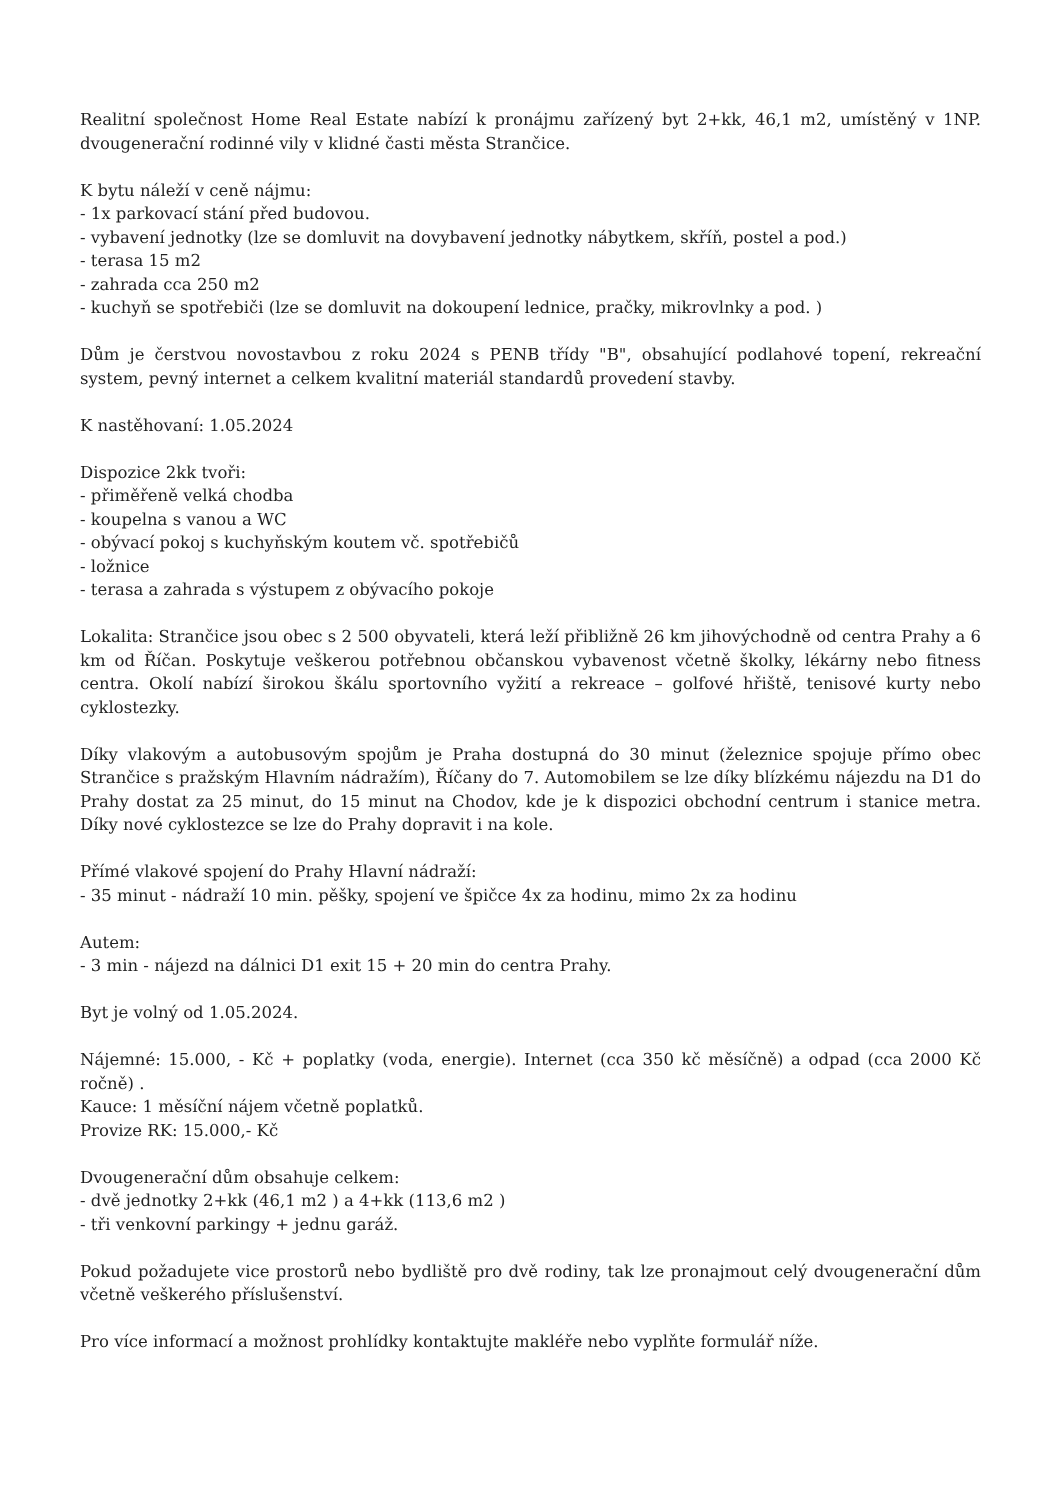Realitní společnost Home Real Estate nabízí k pronájmu zařízený byt 2+kk, 46,1 m2, umístěný v 1NP. dvougenerační rodinné vily v klidné časti města Strančice.
K bytu náleží v ceně nájmu:
- 1x parkovací stání před budovou.
- vybavení jednotky (lze se domluvit na dovybavení jednotky nábytkem, skříň, postel a pod.)
- terasa 15 m2
- zahrada cca 250 m2
- kuchyň se spotřebiči (lze se domluvit na dokoupení lednice, pračky, mikrovlnky a pod. )
Dům je čerstvou novostavbou z roku 2024 s PENB třídy "B", obsahující podlahové topení, rekreační system, pevný internet a celkem kvalitní materiál standardů provedení stavby.
K nastěhovaní: 1.05.2024
Dispozice 2kk tvoři:
- přiměřeně velká chodba
- koupelna s vanou a WC
- obývací pokoj s kuchyňským koutem vč. spotřebičů
- ložnice
- terasa a zahrada s výstupem z obývacího pokoje
Lokalita: Strančice jsou obec s 2 500 obyvateli, která leží přibližně 26 km jihovýchodně od centra Prahy a 6 km od Říčan. Poskytuje veškerou potřebnou občanskou vybavenost včetně školky, lékárny nebo fitness centra. Okolí nabízí širokou škálu sportovního vyžití a rekreace – golfové hřiště, tenisové kurty nebo cyklostezky.
Díky vlakovým a autobusovým spojům je Praha dostupná do 30 minut (železnice spojuje přímo obec Strančice s pražským Hlavním nádražím), Říčany do 7. Automobilem se lze díky blízkému nájezdu na D1 do Prahy dostat za 25 minut, do 15 minut na Chodov, kde je k dispozici obchodní centrum i stanice metra. Díky nové cyklostezce se lze do Prahy dopravit i na kole.
Přímé vlakové spojení do Prahy Hlavní nádraží:
- 35 minut - nádraží 10 min. pěšky, spojení ve špičce 4x za hodinu, mimo 2x za hodinu
Autem:
- 3 min - nájezd na dálnici D1 exit 15 + 20 min do centra Prahy.
Byt je volný od 1.05.2024.
Nájemné: 15.000, - Kč + poplatky (voda, energie). Internet (cca 350 kč měsíčně) a odpad (cca 2000 Kč ročně) .
Kauce: 1 měsíční nájem včetně poplatků.
Provize RK: 15.000,- Kč
Dvougenerační dům obsahuje celkem:
- dvě jednotky 2+kk (46,1 m2 ) a 4+kk (113,6 m2 )
- tři venkovní parkingy + jednu garáž.
Pokud požadujete vice prostorů nebo bydliště pro dvě rodiny, tak lze pronajmout celý dvougenerační dům včetně veškerého příslušenství.
Pro více informací a možnost prohlídky kontaktujte makléře nebo vyplňte formulář níže.